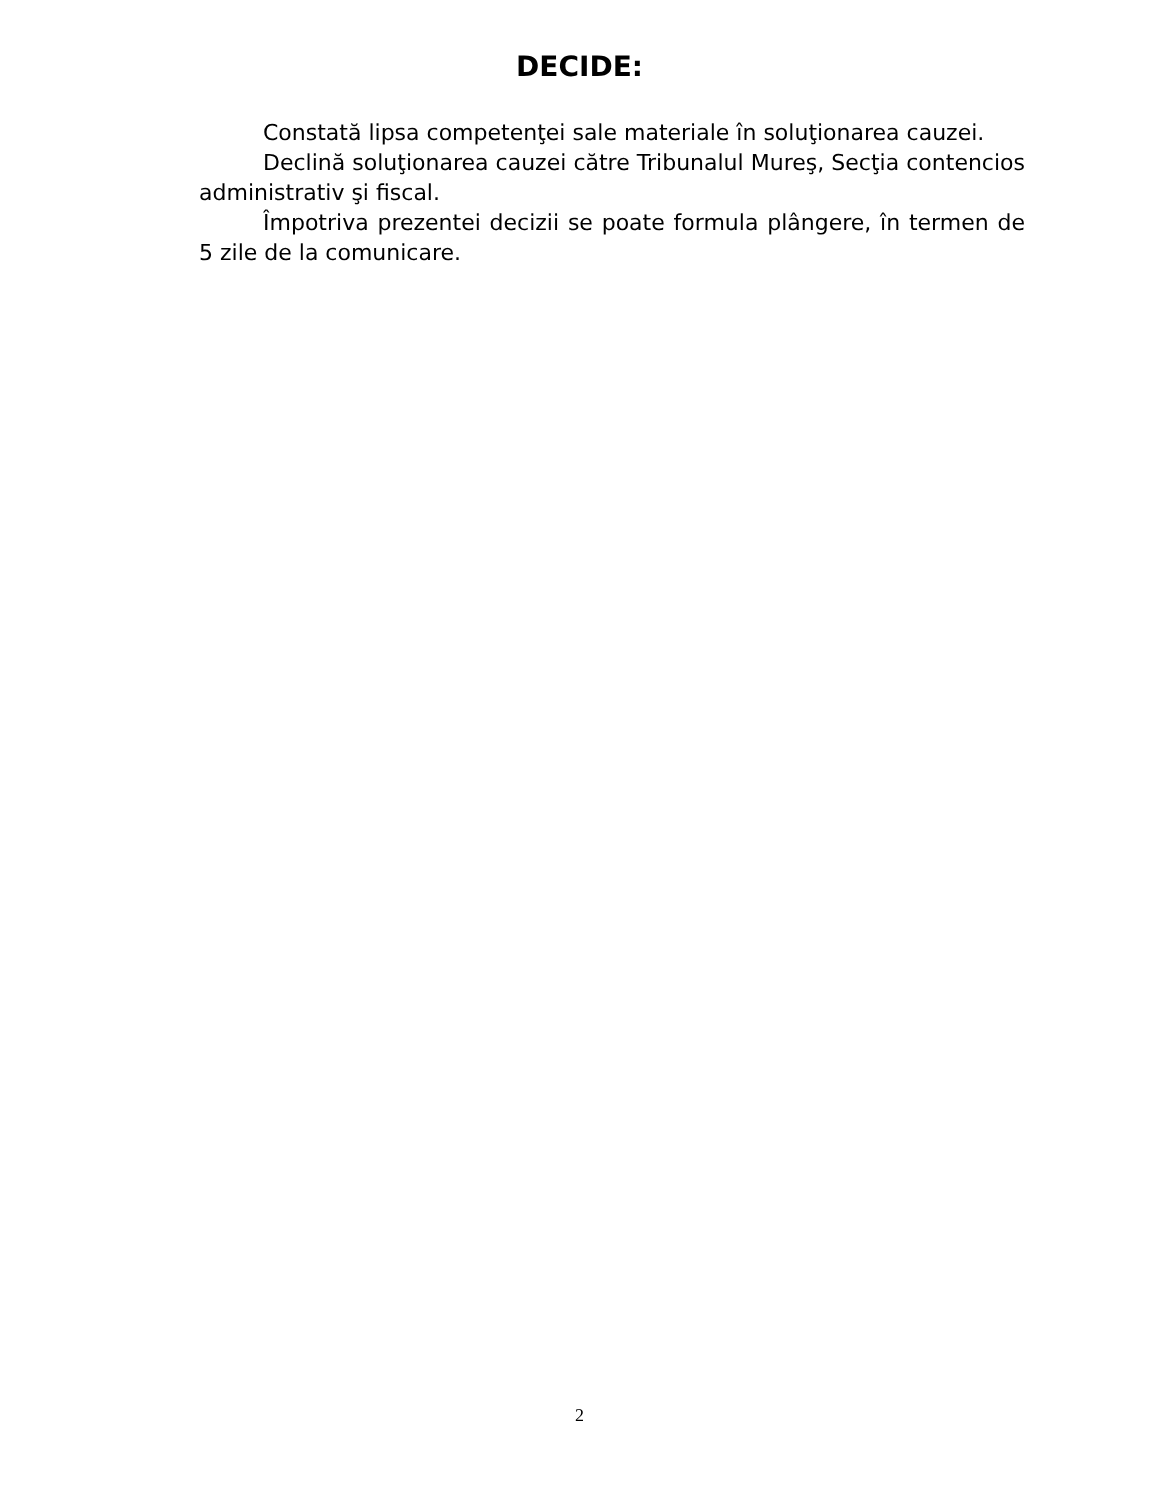DECIDE:
Constată lipsa competenţei sale materiale în soluţionarea cauzei.
Declină soluţionarea cauzei către Tribunalul Mureş, Secţia contencios administrativ şi fiscal.
Împotriva prezentei decizii se poate formula plângere, în termen de 5 zile de la comunicare.
2